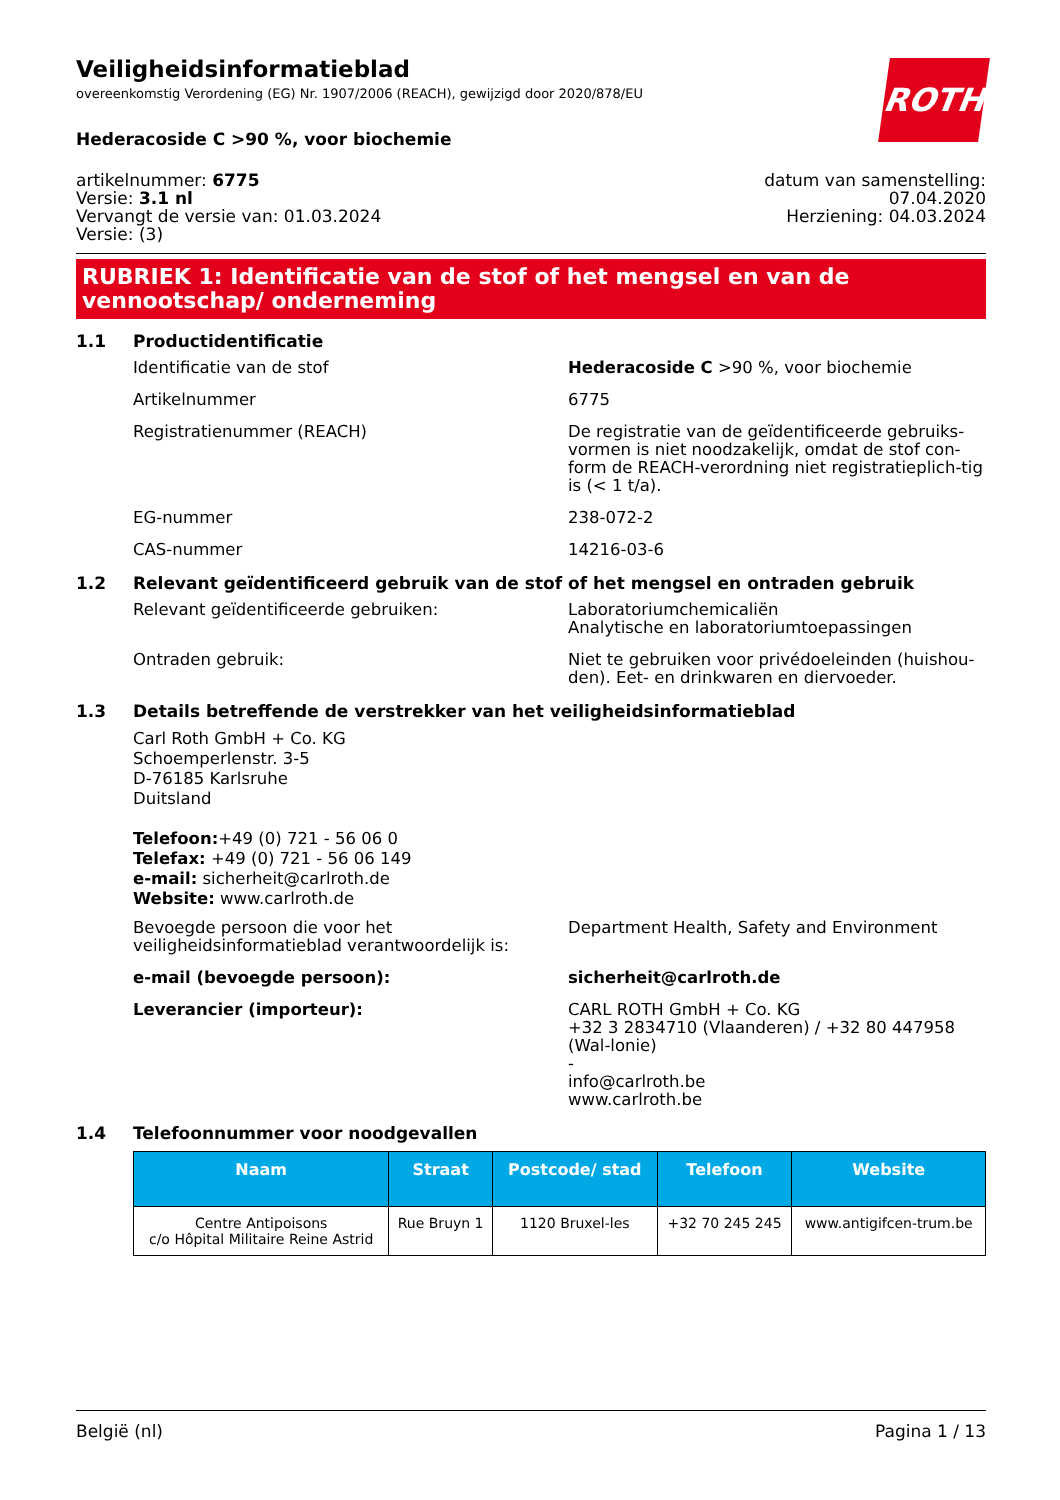ROTH
Veiligheidsinformatieblad
overeenkomstig Verordening (EG) Nr. 1907/2006 (REACH), gewijzigd door 2020/878/EU
Hederacoside C >90 %, voor biochemie
artikelnummer: 6775
Versie: 3.1 nl
Vervangt de versie van: 01.03.2024
Versie: (3)
datum van samenstelling:
07.04.2020
Herziening: 04.03.2024
RUBRIEK 1: Identificatie van de stof of het mengsel en van de vennootschap/ onderneming
1.1 Productidentificatie
Identificatie van de stof Hederacoside C >90 %, voor biochemie
Artikelnummer 6775
Registratienummer (REACH) De registratie van de geïdentificeerde gebruiks-vormen is niet noodzakelijk, omdat de stof con-form de REACH-verordning niet registratieplich-tig is (< 1 t/a).
EG-nummer 238-072-2
CAS-nummer 14216-03-6
1.2 Relevant geïdentificeerd gebruik van de stof of het mengsel en ontraden gebruik
Relevant geïdentificeerde gebruiken: Laboratoriumchemicaliën
Analytische en laboratoriumtoepassingen
Ontraden gebruik: Niet te gebruiken voor privédoeleinden (huishou-den). Eet- en drinkwaren en diervoeder.
1.3 Details betreffende de verstrekker van het veiligheidsinformatieblad
Carl Roth GmbH + Co. KG
Schoemperlenstr. 3-5
D-76185 Karlsruhe
Duitsland
Telefoon:+49 (0) 721 - 56 06 0
Telefax: +49 (0) 721 - 56 06 149
e-mail: sicherheit@carlroth.de
Website: www.carlroth.de
Bevoegde persoon die voor het veiligheidsinformatieblad verantwoordelijk is:
Department Health, Safety and Environment
e-mail (bevoegde persoon): sicherheit@carlroth.de
Leverancier (importeur): CARL ROTH GmbH + Co. KG
+32 3 2834710 (Vlaanderen) / +32 80 447958 (Wal-lonie)
-
info@carlroth.be
www.carlroth.be
1.4 Telefoonnummer voor noodgevallen
| Naam | Straat | Postcode/ stad | Telefoon | Website |
| --- | --- | --- | --- | --- |
| Centre Antipoisons c/o Hôpital Militaire Reine Astrid | Rue Bruyn 1 | 1120 Bruxel-les | +32 70 245 245 | www.antigifcen-trum.be |
België (nl) Pagina 1 / 13